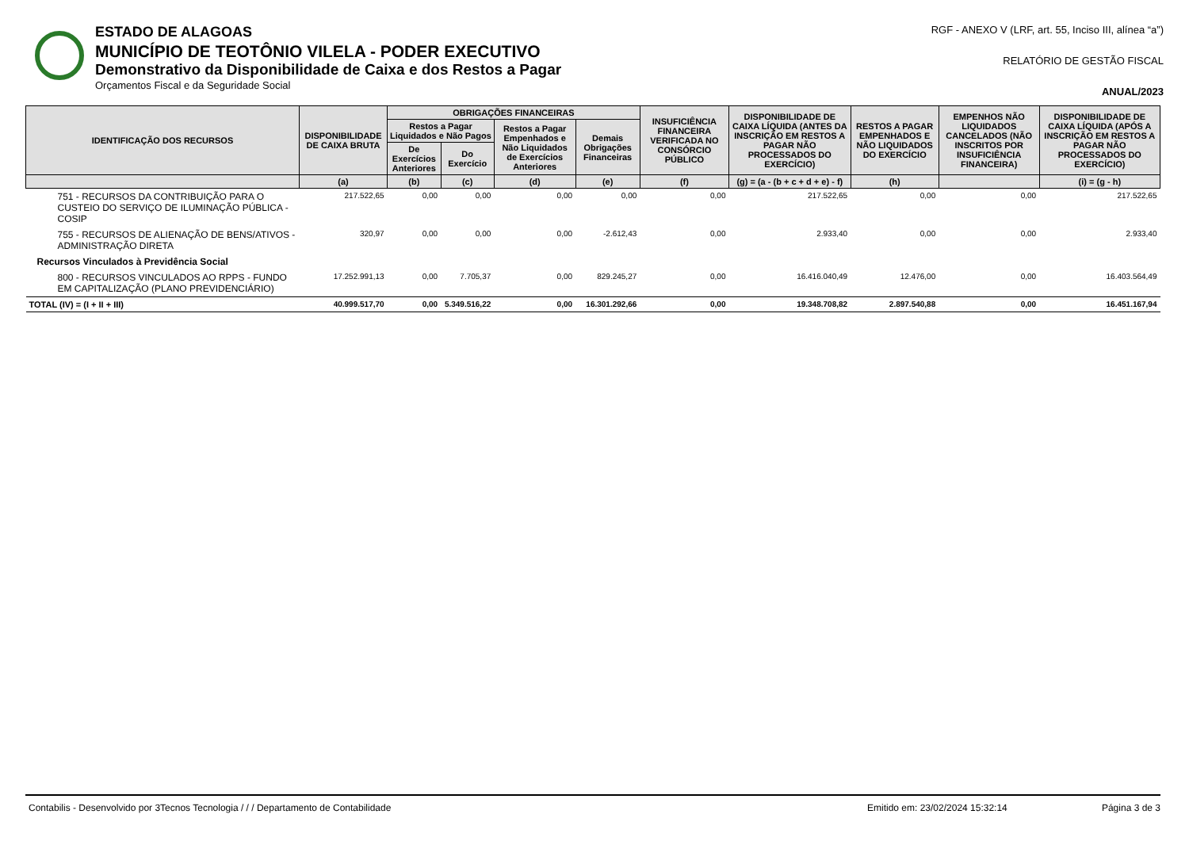ESTADO DE ALAGOAS
MUNICÍPIO DE TEOTÔNIO VILELA - PODER EXECUTIVO
Demonstrativo da Disponibilidade de Caixa e dos Restos a Pagar
Orçamentos Fiscal e da Seguridade Social
RGF - ANEXO V (LRF, art. 55, Inciso III, alínea “a”)
RELATÓRIO DE GESTÃO FISCAL
ANUAL/2023
| IDENTIFICAÇÃO DOS RECURSOS | DISPONIBILIDADE DE CAIXA BRUTA | OBRIGAÇÕES FINANCEIRAS | | | | INSUFICIÊNCIA FINANCEIRA VERIFICADA NO CONSÓRCIO PÚBLICO | DISPONIBILIDADE DE CAIXA LÍQUIDA (ANTES DA INSCRIÇÃO EM RESTOS A PAGAR NÃO PROCESSADOS DO EXERCÍCIO) | RESTOS A PAGAR EMPENHADOS E NÃO LIQUIDADOS DO EXERCÍCIO | EMPENHOS NÃO LIQUIDADOS CANCELADOS (NÃO INSCRITOS POR INSUFICIÊNCIA FINANCEIRA) | DISPONIBILIDADE DE CAIXA LÍQUIDA (APÓS A INSCRIÇÃO EM RESTOS A PAGAR NÃO PROCESSADOS DO EXERCÍCIO) |
| --- | --- | --- | --- | --- | --- | --- | --- | --- | --- | --- |
| | | Restos a Pagar Liquidados e Não Pagos | | Restos a Pagar Empenhados e Não Liquidados de Exercícios Anteriores | Demais Obrigações Financeiras | | | | | |
| | | De Exercícios Anteriores | Do Exercício | | | | | | | |
| | (a) | (b) | (c) | (d) | (e) | (f) | (g) = (a - (b + c + d + e) - f) | (h) | | (i) = (g - h) |
| 751 - RECURSOS DA CONTRIBUIÇÃO PARA O CUSTEIO DO SERVIÇO DE ILUMINAÇÃO PÚBLICA - COSIP | 217.522,65 | 0,00 | 0,00 | 0,00 | 0,00 | 0,00 | 217.522,65 | 0,00 | 0,00 | 217.522,65 |
| 755 - RECURSOS DE ALIENAÇÃO DE BENS/ATIVOS - ADMINISTRAÇÃO DIRETA | 320,97 | 0,00 | 0,00 | 0,00 | -2.612,43 | 0,00 | 2.933,40 | 0,00 | 0,00 | 2.933,40 |
| Recursos Vinculados à Previdência Social | | | | | | | | | | |
| 800 - RECURSOS VINCULADOS AO RPPS - FUNDO EM CAPITALIZAÇÃO (PLANO PREVIDENCIÁRIO) | 17.252.991,13 | 0,00 | 7.705,37 | 0,00 | 829.245,27 | 0,00 | 16.416.040,49 | 12.476,00 | 0,00 | 16.403.564,49 |
| TOTAL (IV) = (I + II + III) | 40.999.517,70 | 0,00 | 5.349.516,22 | 0,00 | 16.301.292,66 | 0,00 | 19.348.708,82 | 2.897.540,88 | 0,00 | 16.451.167,94 |
Contabilis - Desenvolvido por 3Tecnos Tecnologia / / / Departamento de Contabilidade Emitido em: 23/02/2024 15:32:14 Página 3 de 3